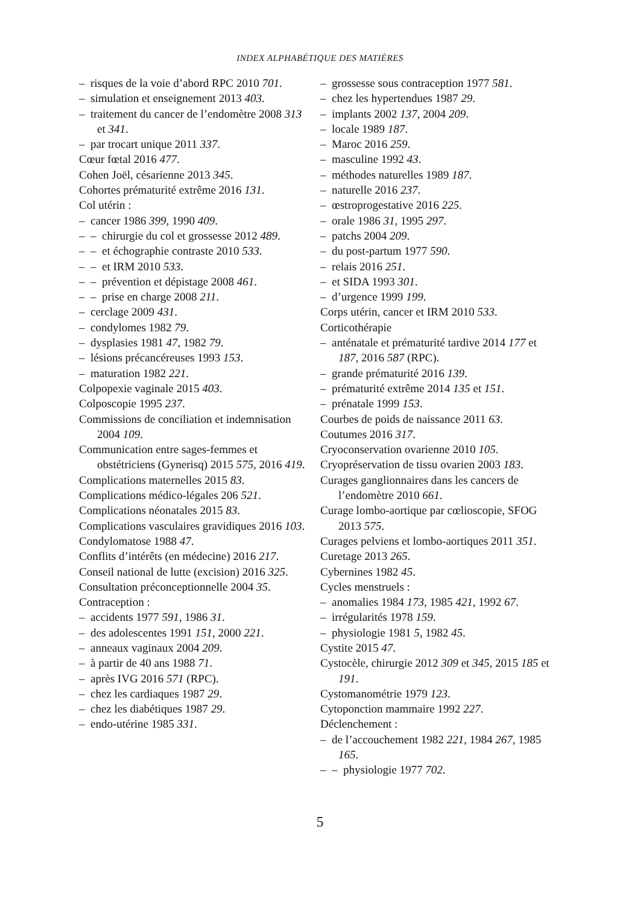INDEX ALPHABÉTIQUE DES MATIÈRES
– risques de la voie d’abord RPC 2010 701.
– simulation et enseignement 2013 403.
– traitement du cancer de l’endomètre 2008 313 et 341.
– par trocart unique 2011 337.
Cœur fœtal 2016 477.
Cohen Joël, césarienne 2013 345.
Cohortes prématurité extrême 2016 131.
Col utérin :
– cancer 1986 399, 1990 409.
– – chirurgie du col et grossesse 2012 489.
– – et échographie contraste 2010 533.
– – et IRM 2010 533.
– – prévention et dépistage 2008 461.
– – prise en charge 2008 211.
– cerclage 2009 431.
– condylomes 1982 79.
– dysplasies 1981 47, 1982 79.
– lésions précancéreuses 1993 153.
– maturation 1982 221.
Colpopexie vaginale 2015 403.
Colposcopie 1995 237.
Commissions de conciliation et indemnisation 2004 109.
Communication entre sages-femmes et obstétriciens (Gynerisq) 2015 575, 2016 419.
Complications maternelles 2015 83.
Complications médico-légales 206 521.
Complications néonatales 2015 83.
Complications vasculaires gravidiques 2016 103.
Condylomatose 1988 47.
Conflits d’intérêts (en médecine) 2016 217.
Conseil national de lutte (excision) 2016 325.
Consultation préconceptionnelle 2004 35.
Contraception :
– accidents 1977 591, 1986 31.
– des adolescentes 1991 151, 2000 221.
– anneaux vaginaux 2004 209.
– à partir de 40 ans 1988 71.
– après IVG 2016 571 (RPC).
– chez les cardiaques 1987 29.
– chez les diabétiques 1987 29.
– endo-utérine 1985 331.
– grossesse sous contraception 1977 581.
– chez les hypertendues 1987 29.
– implants 2002 137, 2004 209.
– locale 1989 187.
– Maroc 2016 259.
– masculine 1992 43.
– méthodes naturelles 1989 187.
– naturelle 2016 237.
– œstroprogestative 2016 225.
– orale 1986 31, 1995 297.
– patchs 2004 209.
– du post-partum 1977 590.
– relais 2016 251.
– et SIDA 1993 301.
– d’urgence 1999 199.
Corps utérin, cancer et IRM 2010 533.
Corticothérapie
– anténatale et prématurité tardive 2014 177 et 187, 2016 587 (RPC).
– grande prématurité 2016 139.
– prématurité extrême 2014 135 et 151.
– prénatale 1999 153.
Courbes de poids de naissance 2011 63.
Coutumes 2016 317.
Cryoconservation ovarienne 2010 105.
Cryopréservation de tissu ovarien 2003 183.
Curages ganglionnaires dans les cancers de l’endomètre 2010 661.
Curage lombo-aortique par cœlioscopie, SFOG 2013 575.
Curages pelviens et lombo-aortiques 2011 351.
Curetage 2013 265.
Cybernines 1982 45.
Cycles menstruels :
– anomalies 1984 173, 1985 421, 1992 67.
– irrégularités 1978 159.
– physiologie 1981 5, 1982 45.
Cystite 2015 47.
Cystocèle, chirurgie 2012 309 et 345, 2015 185 et 191.
Cystomanométrie 1979 123.
Cytoponction mammaire 1992 227.
Déclenchement :
– de l’accouchement 1982 221, 1984 267, 1985 165.
– – physiologie 1977 702.
5